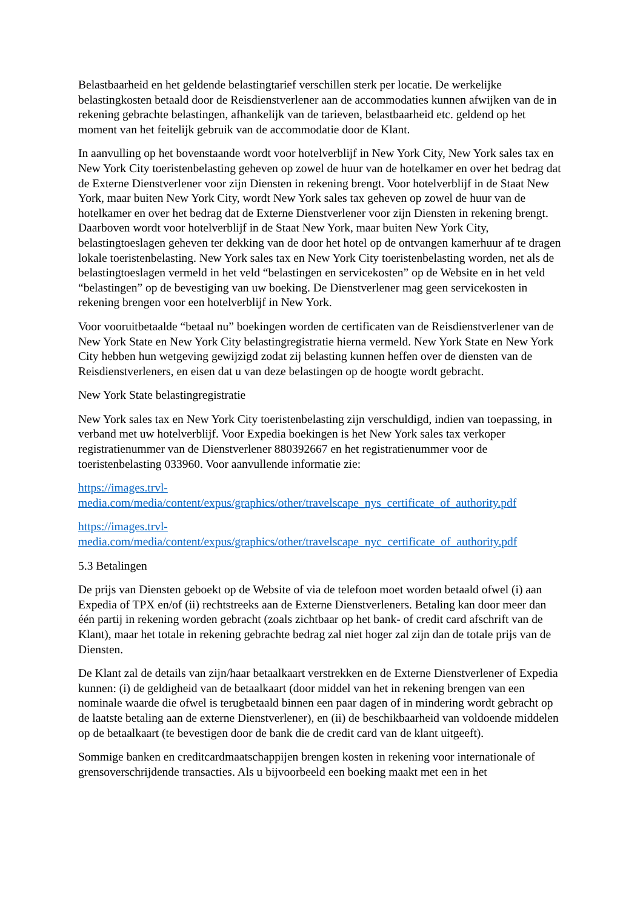Belastbaarheid en het geldende belastingtarief verschillen sterk per locatie. De werkelijke belastingkosten betaald door de Reisdienstverlener aan de accommodaties kunnen afwijken van de in rekening gebrachte belastingen, afhankelijk van de tarieven, belastbaarheid etc. geldend op het moment van het feitelijk gebruik van de accommodatie door de Klant.
In aanvulling op het bovenstaande wordt voor hotelverblijf in New York City, New York sales tax en New York City toeristenbelasting geheven op zowel de huur van de hotelkamer en over het bedrag dat de Externe Dienstverlener voor zijn Diensten in rekening brengt. Voor hotelverblijf in de Staat New York, maar buiten New York City, wordt New York sales tax geheven op zowel de huur van de hotelkamer en over het bedrag dat de Externe Dienstverlener voor zijn Diensten in rekening brengt. Daarboven wordt voor hotelverblijf in de Staat New York, maar buiten New York City, belastingtoeslagen geheven ter dekking van de door het hotel op de ontvangen kamerhuur af te dragen lokale toeristenbelasting. New York sales tax en New York City toeristenbelasting worden, net als de belastingtoeslagen vermeld in het veld “belastingen en servicekosten” op de Website en in het veld “belastingen” op de bevestiging van uw boeking. De Dienstverlener mag geen servicekosten in rekening brengen voor een hotelverblijf in New York.
Voor vooruitbetaalde “betaal nu” boekingen worden de certificaten van de Reisdienstverlener van de New York State en New York City belastingregistratie hierna vermeld. New York State en New York City hebben hun wetgeving gewijzigd zodat zij belasting kunnen heffen over de diensten van de Reisdienstverleners, en eisen dat u van deze belastingen op de hoogte wordt gebracht.
New York State belastingregistratie
New York sales tax en New York City toeristenbelasting zijn verschuldigd, indien van toepassing, in verband met uw hotelverblijf. Voor Expedia boekingen is het New York sales tax verkoper registratienummer van de Dienstverlener 880392667 en het registratienummer voor de toeristenbelasting 033960. Voor aanvullende informatie zie:
https://images.trvl-
media.com/media/content/expus/graphics/other/travelscape_nys_certificate_of_authority.pdf
https://images.trvl-
media.com/media/content/expus/graphics/other/travelscape_nyc_certificate_of_authority.pdf
5.3 Betalingen
De prijs van Diensten geboekt op de Website of via de telefoon moet worden betaald ofwel (i) aan Expedia of TPX en/of (ii) rechtstreeks aan de Externe Dienstverleners. Betaling kan door meer dan één partij in rekening worden gebracht (zoals zichtbaar op het bank- of credit card afschrift van de Klant), maar het totale in rekening gebrachte bedrag zal niet hoger zal zijn dan de totale prijs van de Diensten.
De Klant zal de details van zijn/haar betaalkaart verstrekken en de Externe Dienstverlener of Expedia kunnen: (i) de geldigheid van de betaalkaart (door middel van het in rekening brengen van een nominale waarde die ofwel is terugbetaald binnen een paar dagen of in mindering wordt gebracht op de laatste betaling aan de externe Dienstverlener), en (ii) de beschikbaarheid van voldoende middelen op de betaalkaart (te bevestigen door de bank die de credit card van de klant uitgeeft).
Sommige banken en creditcardmaatschappijen brengen kosten in rekening voor internationale of grensoverschrijdende transacties. Als u bijvoorbeeld een boeking maakt met een in het